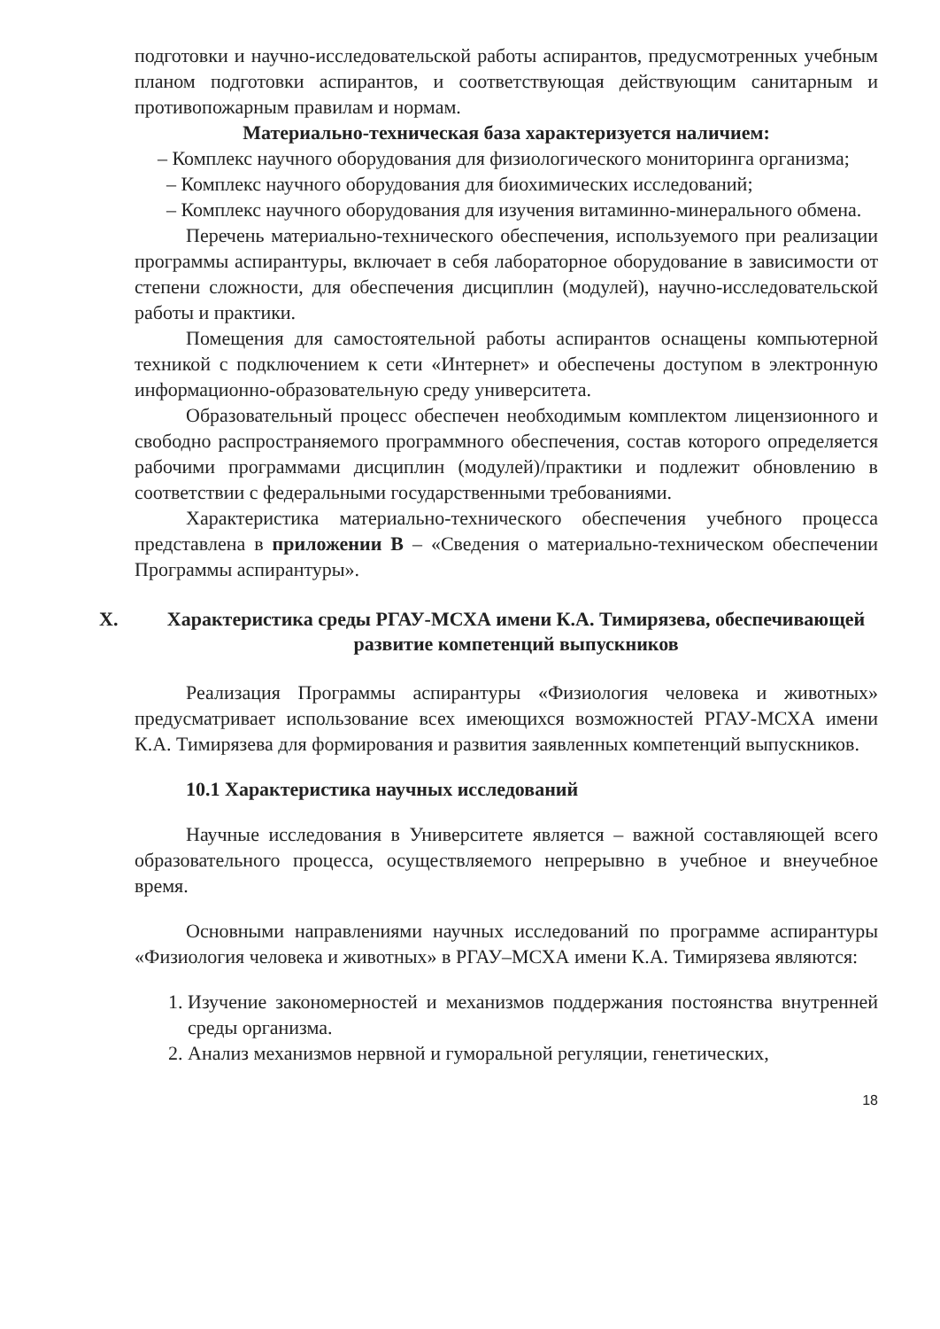подготовки и научно-исследовательской работы аспирантов, предусмотренных учебным планом подготовки аспирантов, и соответствующая действующим санитарным и противопожарным правилам и нормам.
Материально-техническая база характеризуется наличием:
– Комплекс научного оборудования для физиологического мониторинга организма;
– Комплекс научного оборудования для биохимических исследований;
– Комплекс научного оборудования для изучения витаминно-минерального обмена.
Перечень материально-технического обеспечения, используемого при реализации программы аспирантуры, включает в себя лабораторное оборудование в зависимости от степени сложности, для обеспечения дисциплин (модулей), научно-исследовательской работы и практики.
Помещения для самостоятельной работы аспирантов оснащены компьютерной техникой с подключением к сети «Интернет» и обеспечены доступом в электронную информационно-образовательную среду университета.
Образовательный процесс обеспечен необходимым комплектом лицензионного и свободно распространяемого программного обеспечения, состав которого определяется рабочими программами дисциплин (модулей)/практики и подлежит обновлению в соответствии с федеральными государственными требованиями.
Характеристика материально-технического обеспечения учебного процесса представлена в приложении В – «Сведения о материально-техническом обеспечении Программы аспирантуры».
X. Характеристика среды РГАУ-МСХА имени К.А. Тимирязева, обеспечивающей развитие компетенций выпускников
Реализация Программы аспирантуры «Физиология человека и животных» предусматривает использование всех имеющихся возможностей РГАУ-МСХА имени К.А. Тимирязева для формирования и развития заявленных компетенций выпускников.
10.1 Характеристика научных исследований
Научные исследования в Университете является – важной составляющей всего образовательного процесса, осуществляемого непрерывно в учебное и внеучебное время.
Основными направлениями научных исследований по программе аспирантуры «Физиология человека и животных» в РГАУ–МСХА имени К.А. Тимирязева являются:
1. Изучение закономерностей и механизмов поддержания постоянства внутренней среды организма.
2. Анализ механизмов нервной и гуморальной регуляции, генетических,
18